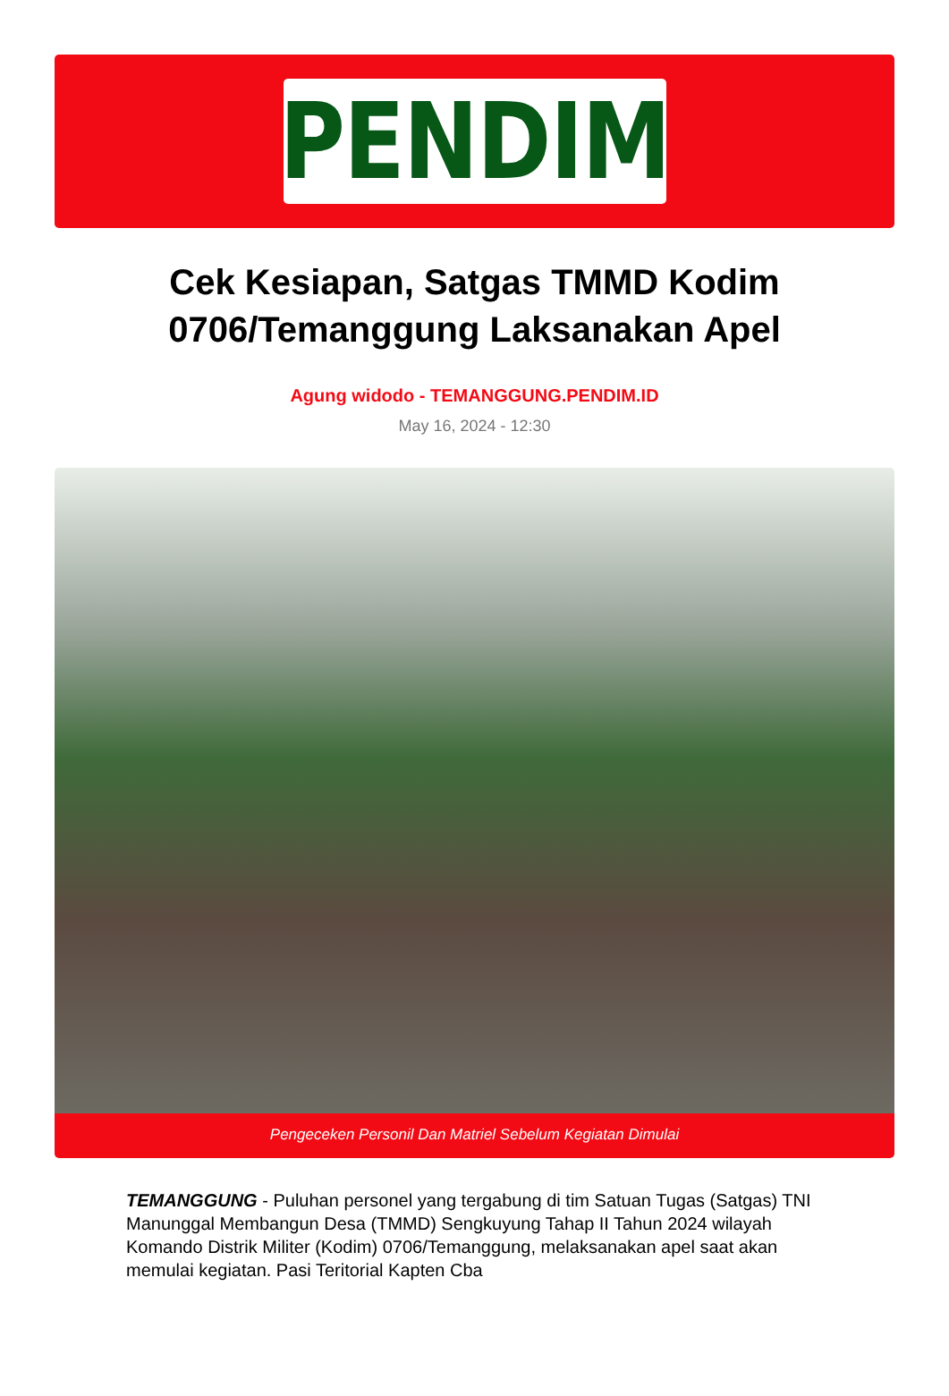PENDIM
Cek Kesiapan, Satgas TMMD Kodim 0706/Temanggung Laksanakan Apel
Agung widodo - TEMANGGUNG.PENDIM.ID
May 16, 2024 - 12:30
Pengeceken Personil Dan Matriel Sebelum Kegiatan Dimulai
TEMANGGUNG - Puluhan personel yang tergabung di tim Satuan Tugas (Satgas) TNI Manunggal Membangun Desa (TMMD) Sengkuyung Tahap II Tahun 2024 wilayah Komando Distrik Militer (Kodim) 0706/Temanggung, melaksanakan apel saat akan memulai kegiatan. Pasi Teritorial Kapten Cba